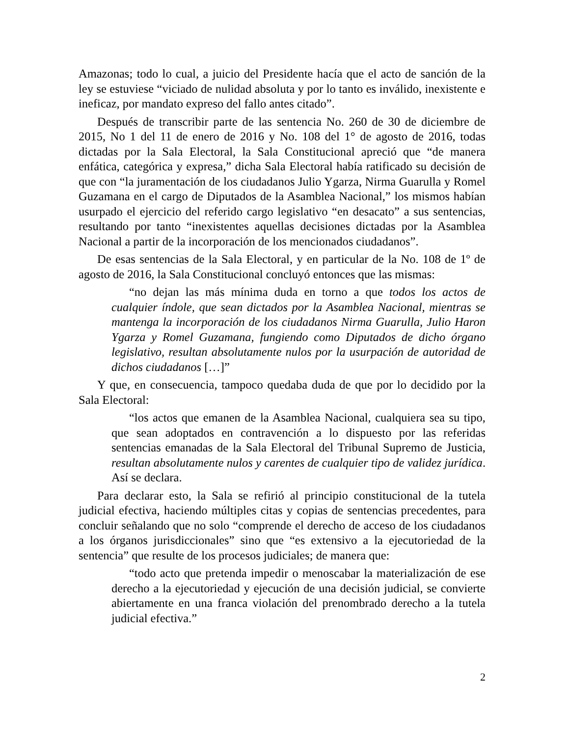Amazonas; todo lo cual, a juicio del Presidente hacía que el acto de sanción de la ley se estuviese “viciado de nulidad absoluta y por lo tanto es inválido, inexistente e ineficaz, por mandato expreso del fallo antes citado”.
Después de transcribir parte de las sentencia No. 260 de 30 de diciembre de 2015, No 1 del 11 de enero de 2016 y No. 108 del 1° de agosto de 2016, todas dictadas por la Sala Electoral, la Sala Constitucional apreció que “de manera enfática, categórica y expresa,” dicha Sala Electoral había ratificado su decisión de que con “la juramentación de los ciudadanos Julio Ygarza, Nirma Guarulla y Romel Guzamana en el cargo de Diputados de la Asamblea Nacional,” los mismos habían usurpado el ejercicio del referido cargo legislativo “en desacato” a sus sentencias, resultando por tanto “inexistentes aquellas decisiones dictadas por la Asamblea Nacional a partir de la incorporación de los mencionados ciudadanos”.
De esas sentencias de la Sala Electoral, y en particular de la No. 108 de 1º de agosto de 2016, la Sala Constitucional concluyó entonces que las mismas:
“no dejan las más mínima duda en torno a que todos los actos de cualquier índole, que sean dictados por la Asamblea Nacional, mientras se mantenga la incorporación de los ciudadanos Nirma Guarulla, Julio Haron Ygarza y Romel Guzamana, fungiendo como Diputados de dicho órgano legislativo, resultan absolutamente nulos por la usurpación de autoridad de dichos ciudadanos […]”
Y que, en consecuencia, tampoco quedaba duda de que por lo decidido por la Sala Electoral:
“los actos que emanen de la Asamblea Nacional, cualquiera sea su tipo, que sean adoptados en contravención a lo dispuesto por las referidas sentencias emanadas de la Sala Electoral del Tribunal Supremo de Justicia, resultan absolutamente nulos y carentes de cualquier tipo de validez jurídica. Así se declara.
Para declarar esto, la Sala se refirió al principio constitucional de la tutela judicial efectiva, haciendo múltiples citas y copias de sentencias precedentes, para concluir señalando que no solo “comprende el derecho de acceso de los ciudadanos a los órganos jurisdiccionales” sino que “es extensivo a la ejecutoriedad de la sentencia” que resulte de los procesos judiciales; de manera que:
“todo acto que pretenda impedir o menoscabar la materialización de ese derecho a la ejecutoriedad y ejecución de una decisión judicial, se convierte abiertamente en una franca violación del prenombrado derecho a la tutela judicial efectiva.”
2